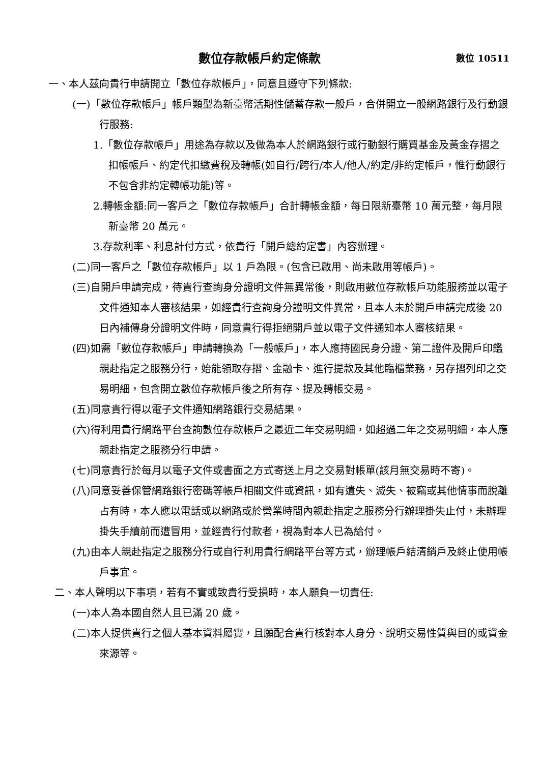數位存款帳戶約定條款 數位 10511
一、本人茲向貴行申請開立「數位存款帳戶」，同意且遵守下列條款:
(一)「數位存款帳戶」帳戶類型為新臺幣活期性儲蓄存款一般戶，合併開立一般網路銀行及行動銀行服務:
1.「數位存款帳戶」用途為存款以及做為本人於網路銀行或行動銀行購買基金及黃金存摺之扣帳帳戶、約定代扣繳費稅及轉帳(如自行/跨行/本人/他人/約定/非約定帳戶，惟行動銀行不包含非約定轉帳功能)等。
2.轉帳金額:同一客戶之「數位存款帳戶」合計轉帳金額，每日限新臺幣 10 萬元整，每月限新臺幣 20 萬元。
3.存款利率、利息計付方式，依貴行「開戶總約定書」內容辦理。
(二)同一客戶之「數位存款帳戶」以 1 戶為限。(包含已啟用、尚未啟用等帳戶)。
(三)自開戶申請完成，待貴行查詢身分證明文件無異常後，則啟用數位存款帳戶功能服務並以電子文件通知本人審核結果，如經貴行查詢身分證明文件異常，且本人未於開戶申請完成後 20 日內補傳身分證明文件時，同意貴行得拒絕開戶並以電子文件通知本人審核結果。
(四)如需「數位存款帳戶」申請轉換為「一般帳戶」，本人應持國民身分證、第二證件及開戶印鑑親赴指定之服務分行，始能領取存摺、金融卡、進行提款及其他臨櫃業務，另存摺列印之交易明細，包含開立數位存款帳戶後之所有存、提及轉帳交易。
(五)同意貴行得以電子文件通知網路銀行交易結果。
(六)得利用貴行網路平台查詢數位存款帳戶之最近二年交易明細，如超過二年之交易明細，本人應親赴指定之服務分行申請。
(七)同意貴行於每月以電子文件或書面之方式寄送上月之交易對帳單(該月無交易時不寄)。
(八)同意妥善保管網路銀行密碼等帳戶相關文件或資訊，如有遺失、滅失、被竊或其他情事而脫離占有時，本人應以電話或以網路或於營業時間內親赴指定之服務分行辦理掛失止付，未辦理掛失手續前而遭冒用，並經貴行付款者，視為對本人已為給付。
(九)由本人親赴指定之服務分行或自行利用貴行網路平台等方式，辦理帳戶結清銷戶及終止使用帳戶事宜。
二、本人聲明以下事項，若有不實或致貴行受損時，本人願負一切責任:
(一)本人為本國自然人且已滿 20 歲。
(二)本人提供貴行之個人基本資料屬實，且願配合貴行核對本人身分、說明交易性質與目的或資金來源等。